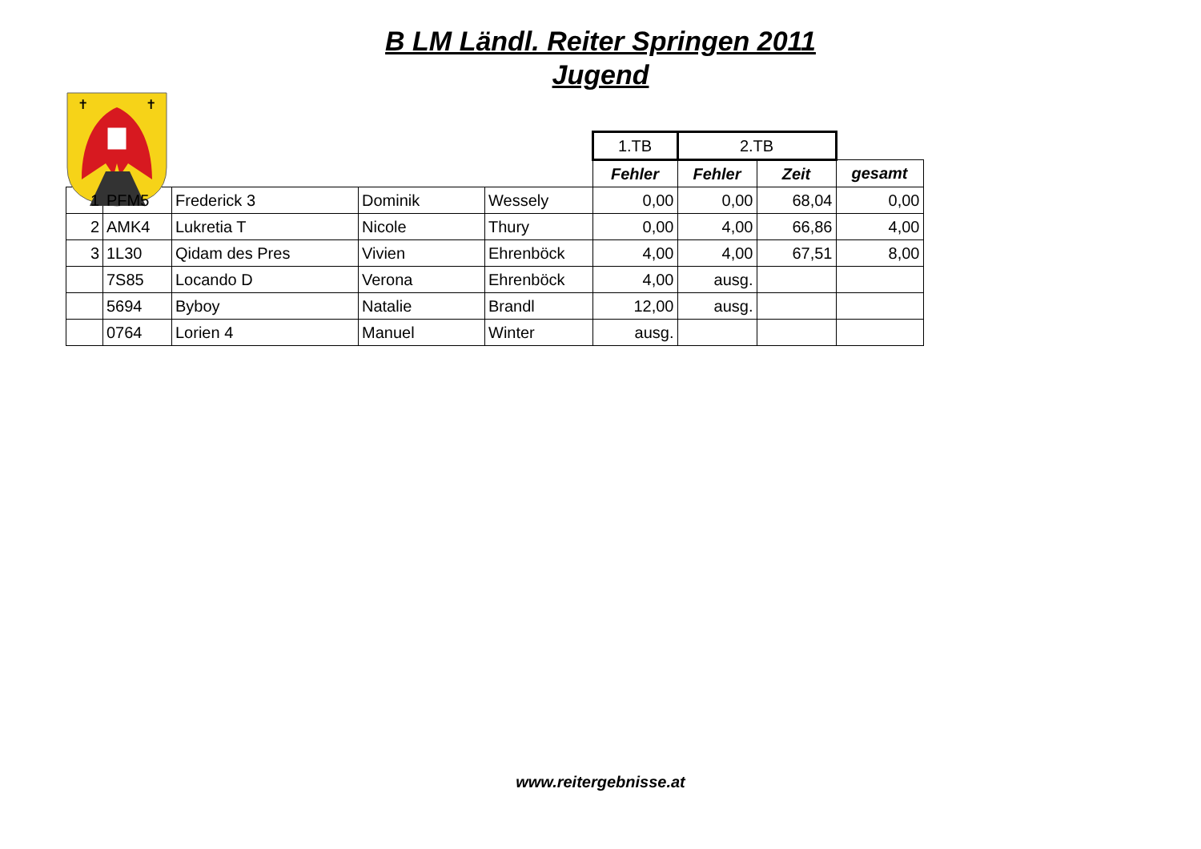B LM Ländl. Reiter Springen 2011
Jugend
✝
✝
| | | | | | 1.TB | 2.TB | | |
| | | | | | Fehler | Fehler | Zeit | gesamt |
| 1 | PFM5 | Frederick 3 | Dominik | Wessely | 0,00 | 0,00 | 68,04 | 0,00 |
| 2 | AMK4 | Lukretia T | Nicole | Thury | 0,00 | 4,00 | 66,86 | 4,00 |
| 3 | 1L30 | Qidam des Pres | Vivien | Ehrenböck | 4,00 | 4,00 | 67,51 | 8,00 |
| | 7S85 | Locando D | Verona | Ehrenböck | 4,00 | ausg. | | |
| | 5694 | Byboy | Natalie | Brandl | 12,00 | ausg. | | |
| | 0764 | Lorien 4 | Manuel | Winter | ausg. | | | |
www.reitergebnisse.at